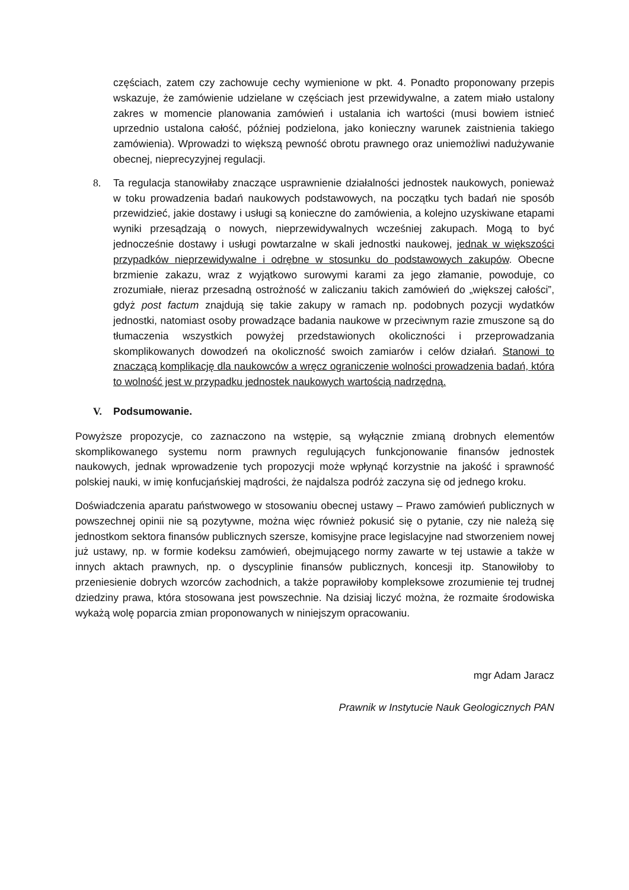częściach, zatem czy zachowuje cechy wymienione w pkt. 4. Ponadto proponowany przepis wskazuje, że zamówienie udzielane w częściach jest przewidywalne, a zatem miało ustalony zakres w momencie planowania zamówień i ustalania ich wartości (musi bowiem istnieć uprzednio ustalona całość, później podzielona, jako konieczny warunek zaistnienia takiego zamówienia). Wprowadzi to większą pewność obrotu prawnego oraz uniemożliwi nadużywanie obecnej, nieprecyzyjnej regulacji.
8. Ta regulacja stanowiłaby znaczące usprawnienie działalności jednostek naukowych, ponieważ w toku prowadzenia badań naukowych podstawowych, na początku tych badań nie sposób przewidzieć, jakie dostawy i usługi są konieczne do zamówienia, a kolejno uzyskiwane etapami wyniki przesądzają o nowych, nieprzewidywalnych wcześniej zakupach. Mogą to być jednocześnie dostawy i usługi powtarzalne w skali jednostki naukowej, jednak w większości przypadków nieprzewidywalne i odrębne w stosunku do podstawowych zakupów. Obecne brzmienie zakazu, wraz z wyjątkowo surowymi karami za jego złamanie, powoduje, co zrozumiałe, nieraz przesadną ostrożność w zaliczaniu takich zamówień do „większej całości”, gdyż post factum znajdują się takie zakupy w ramach np. podobnych pozycji wydatków jednostki, natomiast osoby prowadzące badania naukowe w przeciwnym razie zmuszone są do tłumaczenia wszystkich powyżej przedstawionych okoliczności i przeprowadzania skomplikowanych dowodzeń na okoliczność swoich zamiarów i celów działań. Stanowi to znaczącą komplikację dla naukowców a wręcz ograniczenie wolności prowadzenia badań, która to wolność jest w przypadku jednostek naukowych wartością nadrzędną.
V. Podsumowanie.
Powyższe propozycje, co zaznaczono na wstępie, są wyłącznie zmianą drobnych elementów skomplikowanego systemu norm prawnych regulujących funkcjonowanie finansów jednostek naukowych, jednak wprowadzenie tych propozycji może wpłynąć korzystnie na jakość i sprawność polskiej nauki, w imię konfucjańskiej mądrości, że najdalsza podróż zaczyna się od jednego kroku.
Doświadczenia aparatu państwowego w stosowaniu obecnej ustawy – Prawo zamówień publicznych w powszechnej opinii nie są pozytywne, można więc również pokusić się o pytanie, czy nie należą się jednostkom sektora finansów publicznych szersze, komisyjne prace legislacyjne nad stworzeniem nowej już ustawy, np. w formie kodeksu zamówień, obejmującego normy zawarte w tej ustawie a także w innych aktach prawnych, np. o dyscyplinie finansów publicznych, koncesji itp. Stanowiłoby to przeniesienie dobrych wzorców zachodnich, a także poprawiłoby kompleksowe zrozumienie tej trudnej dziedziny prawa, która stosowana jest powszechnie. Na dzisiaj liczyć można, że rozmaite środowiska wykażą wolę poparcia zmian proponowanych w niniejszym opracowaniu.
mgr Adam Jaracz
Prawnik w Instytucie Nauk Geologicznych PAN